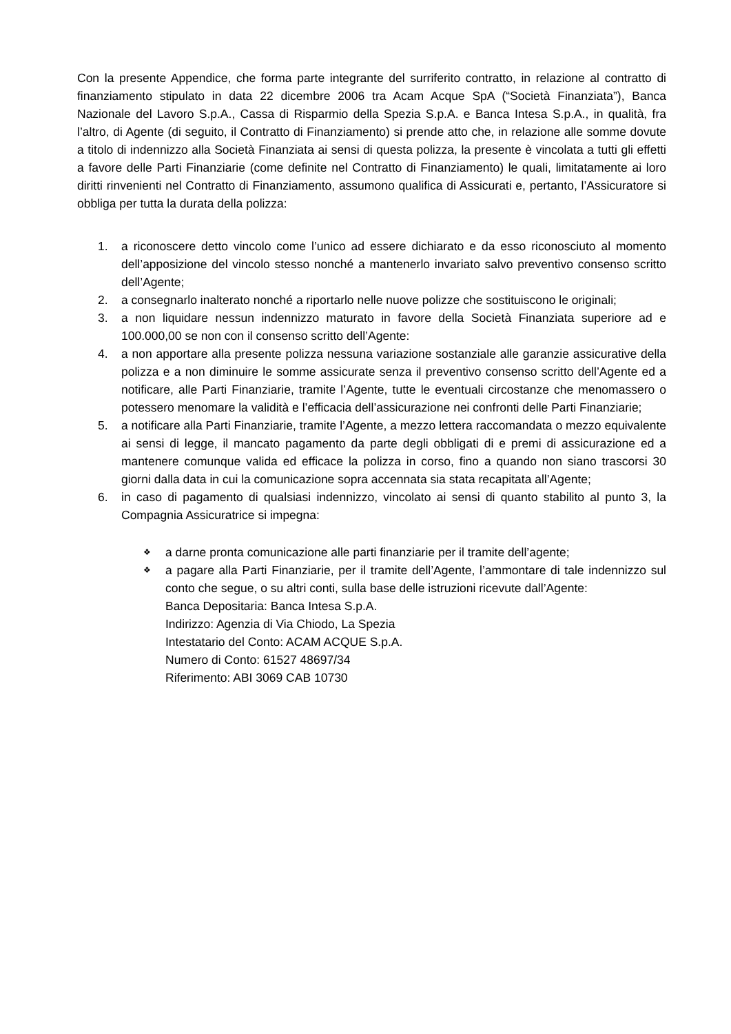Con la presente Appendice, che forma parte integrante del surriferito contratto, in relazione al contratto di finanziamento stipulato in data 22 dicembre 2006 tra Acam Acque SpA (“Società Finanziata”), Banca Nazionale del Lavoro S.p.A., Cassa di Risparmio della Spezia S.p.A. e Banca Intesa S.p.A., in qualità, fra l’altro, di Agente (di seguito, il Contratto di Finanziamento) si prende atto che, in relazione alle somme dovute a titolo di indennizzo alla Società Finanziata ai sensi di questa polizza, la presente è vincolata a tutti gli effetti a favore delle Parti Finanziarie (come definite nel Contratto di Finanziamento) le quali, limitatamente ai loro diritti rinvenienti nel Contratto di Finanziamento, assumono qualifica di Assicurati e, pertanto, l’Assicuratore si obbliga per tutta la durata della polizza:
1. a riconoscere detto vincolo come l’unico ad essere dichiarato e da esso riconosciuto al momento dell’apposizione del vincolo stesso nonché a mantenerlo invariato salvo preventivo consenso scritto dell’Agente;
2. a consegnarlo inalterato nonché a riportarlo nelle nuove polizze che sostituiscono le originali;
3. a non liquidare nessun indennizzo maturato in favore della Società Finanziata superiore ad e 100.000,00 se non con il consenso scritto dell’Agente:
4. a non apportare alla presente polizza nessuna variazione sostanziale alle garanzie assicurative della polizza e a non diminuire le somme assicurate senza il preventivo consenso scritto dell’Agente ed a notificare, alle Parti Finanziarie, tramite l’Agente, tutte le eventuali circostanze che menomassero o potessero menomare la validità e l’efficacia dell’assicurazione nei confronti delle Parti Finanziarie;
5. a notificare alla Parti Finanziarie, tramite l’Agente, a mezzo lettera raccomandata o mezzo equivalente ai sensi di legge, il mancato pagamento da parte degli obbligati di e premi di assicurazione ed a mantenere comunque valida ed efficace la polizza in corso, fino a quando non siano trascorsi 30 giorni dalla data in cui la comunicazione sopra accennata sia stata recapitata all’Agente;
6. in caso di pagamento di qualsiasi indennizzo, vincolato ai sensi di quanto stabilito al punto 3, la Compagnia Assicuratrice si impegna:
❖ a darne pronta comunicazione alle parti finanziarie per il tramite dell’agente;
❖ a pagare alla Parti Finanziarie, per il tramite dell’Agente, l’ammontare di tale indennizzo sul conto che segue, o su altri conti, sulla base delle istruzioni ricevute dall’Agente:
Banca Depositaria: Banca Intesa S.p.A.
Indirizzo: Agenzia di Via Chiodo, La Spezia
Intestatario del Conto: ACAM ACQUE S.p.A.
Numero di Conto: 61527 48697/34
Riferimento: ABI 3069 CAB 10730